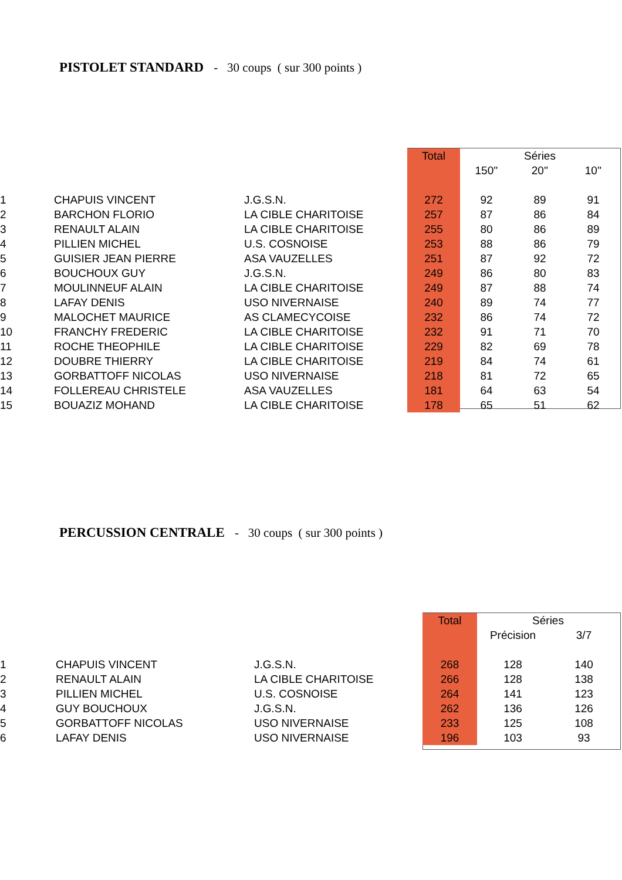PISTOLET STANDARD - 30 coups ( sur 300 points )
| | | | Total | Séries | | |
| --- | --- | --- | --- | --- | --- | --- |
| | | | | 150'' | 20'' | 10'' |
| 1 | CHAPUIS VINCENT | J.G.S.N. | 272 | 92 | 89 | 91 |
| 2 | BARCHON FLORIO | LA CIBLE CHARITOISE | 257 | 87 | 86 | 84 |
| 3 | RENAULT ALAIN | LA CIBLE CHARITOISE | 255 | 80 | 86 | 89 |
| 4 | PILLIEN MICHEL | U.S. COSNOISE | 253 | 88 | 86 | 79 |
| 5 | GUISIER JEAN PIERRE | ASA VAUZELLES | 251 | 87 | 92 | 72 |
| 6 | BOUCHOUX GUY | J.G.S.N. | 249 | 86 | 80 | 83 |
| 7 | MOULINNEUF ALAIN | LA CIBLE CHARITOISE | 249 | 87 | 88 | 74 |
| 8 | LAFAY DENIS | USO NIVERNAISE | 240 | 89 | 74 | 77 |
| 9 | MALOCHET MAURICE | AS CLAMECYCOISE | 232 | 86 | 74 | 72 |
| 10 | FRANCHY FREDERIC | LA CIBLE CHARITOISE | 232 | 91 | 71 | 70 |
| 11 | ROCHE THEOPHILE | LA CIBLE CHARITOISE | 229 | 82 | 69 | 78 |
| 12 | DOUBRE THIERRY | LA CIBLE CHARITOISE | 219 | 84 | 74 | 61 |
| 13 | GORBATTOFF NICOLAS | USO NIVERNAISE | 218 | 81 | 72 | 65 |
| 14 | FOLLEREAU CHRISTELE | ASA VAUZELLES | 181 | 64 | 63 | 54 |
| 15 | BOUAZIZ MOHAND | LA CIBLE CHARITOISE | 178 | 65 | 51 | 62 |
PERCUSSION CENTRALE - 30 coups ( sur 300 points )
| | | | Total | Séries | |
| --- | --- | --- | --- | --- | --- |
| | | | | Précision | 3/7 |
| 1 | CHAPUIS VINCENT | J.G.S.N. | 268 | 128 | 140 |
| 2 | RENAULT ALAIN | LA CIBLE CHARITOISE | 266 | 128 | 138 |
| 3 | PILLIEN MICHEL | U.S. COSNOISE | 264 | 141 | 123 |
| 4 | GUY BOUCHOUX | J.G.S.N. | 262 | 136 | 126 |
| 5 | GORBATTOFF NICOLAS | USO NIVERNAISE | 233 | 125 | 108 |
| 6 | LAFAY DENIS | USO NIVERNAISE | 196 | 103 | 93 |